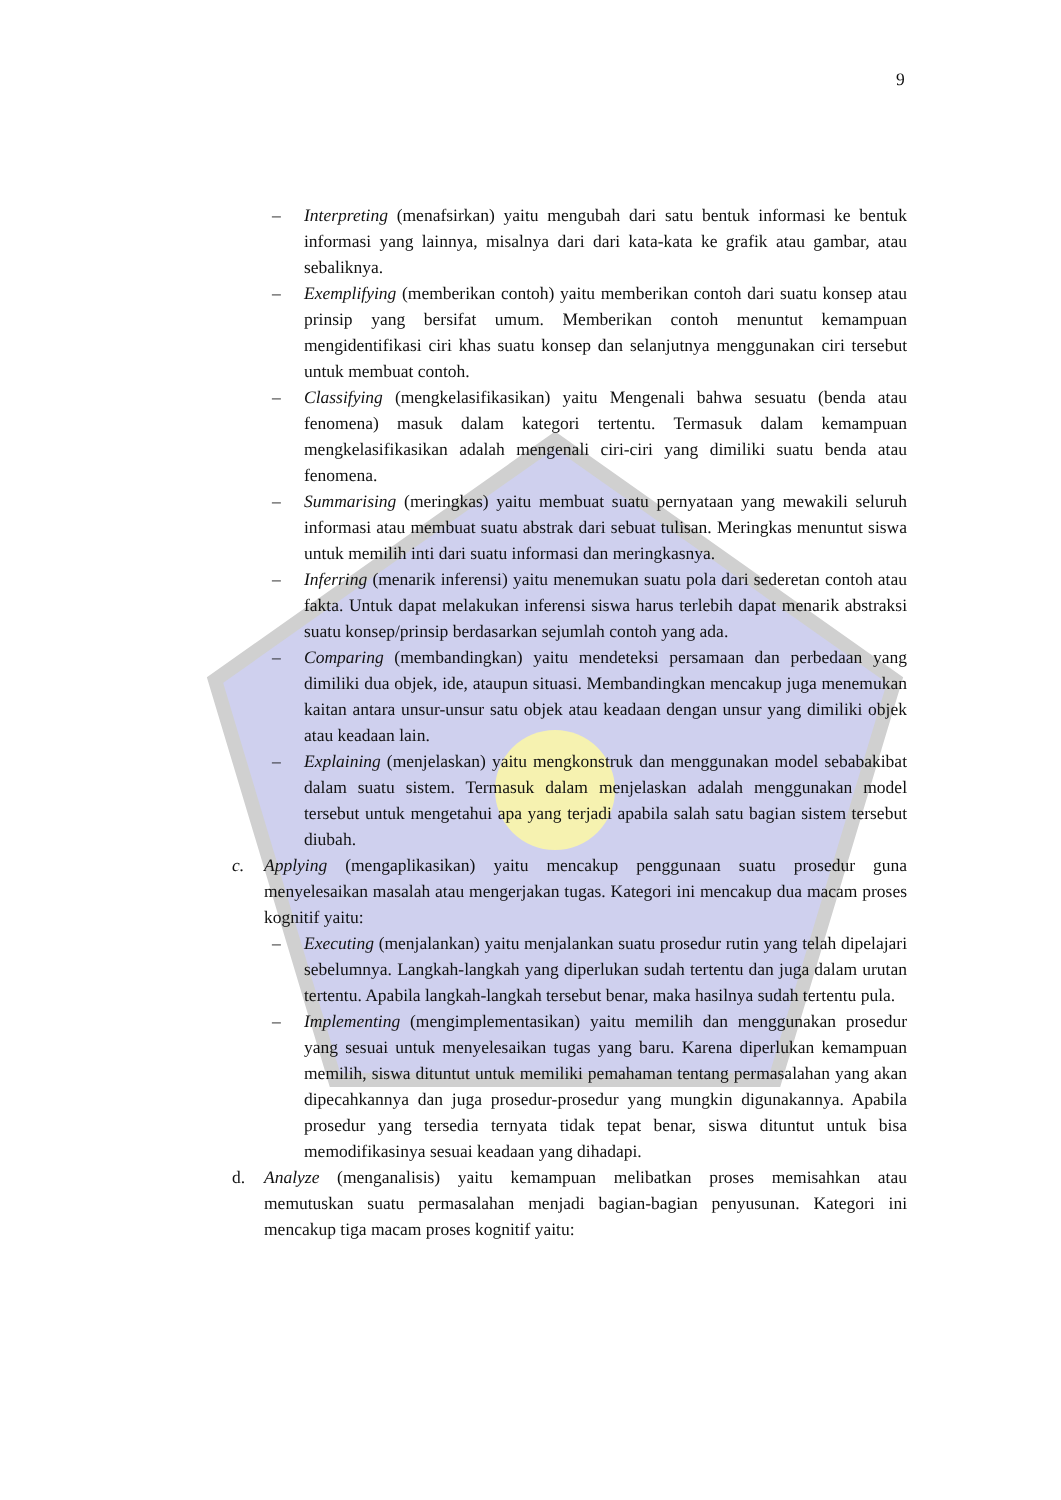9
– Interpreting (menafsirkan) yaitu mengubah dari satu bentuk informasi ke bentuk informasi yang lainnya, misalnya dari dari kata-kata ke grafik atau gambar, atau sebaliknya.
– Exemplifying (memberikan contoh) yaitu memberikan contoh dari suatu konsep atau prinsip yang bersifat umum. Memberikan contoh menuntut kemampuan mengidentifikasi ciri khas suatu konsep dan selanjutnya menggunakan ciri tersebut untuk membuat contoh.
– Classifying (mengkelasifikasikan) yaitu Mengenali bahwa sesuatu (benda atau fenomena) masuk dalam kategori tertentu. Termasuk dalam kemampuan mengkelasifikasikan adalah mengenali ciri-ciri yang dimiliki suatu benda atau fenomena.
– Summarising (meringkas) yaitu membuat suatu pernyataan yang mewakili seluruh informasi atau membuat suatu abstrak dari sebuat tulisan. Meringkas menuntut siswa untuk memilih inti dari suatu informasi dan meringkasnya.
– Inferring (menarik inferensi) yaitu menemukan suatu pola dari sederetan contoh atau fakta. Untuk dapat melakukan inferensi siswa harus terlebih dapat menarik abstraksi suatu konsep/prinsip berdasarkan sejumlah contoh yang ada.
– Comparing (membandingkan) yaitu mendeteksi persamaan dan perbedaan yang dimiliki dua objek, ide, ataupun situasi. Membandingkan mencakup juga menemukan kaitan antara unsur-unsur satu objek atau keadaan dengan unsur yang dimiliki objek atau keadaan lain.
– Explaining (menjelaskan) yaitu mengkonstruk dan menggunakan model sebabakibat dalam suatu sistem. Termasuk dalam menjelaskan adalah menggunakan model tersebut untuk mengetahui apa yang terjadi apabila salah satu bagian sistem tersebut diubah.
c. Applying (mengaplikasikan) yaitu mencakup penggunaan suatu prosedur guna menyelesaikan masalah atau mengerjakan tugas. Kategori ini mencakup dua macam proses kognitif yaitu:
– Executing (menjalankan) yaitu menjalankan suatu prosedur rutin yang telah dipelajari sebelumnya. Langkah-langkah yang diperlukan sudah tertentu dan juga dalam urutan tertentu. Apabila langkah-langkah tersebut benar, maka hasilnya sudah tertentu pula.
– Implementing (mengimplementasikan) yaitu memilih dan menggunakan prosedur yang sesuai untuk menyelesaikan tugas yang baru. Karena diperlukan kemampuan memilih, siswa dituntut untuk memiliki pemahaman tentang permasalahan yang akan dipecahkannya dan juga prosedur-prosedur yang mungkin digunakannya. Apabila prosedur yang tersedia ternyata tidak tepat benar, siswa dituntut untuk bisa memodifikasinya sesuai keadaan yang dihadapi.
d. Analyze (menganalisis) yaitu kemampuan melibatkan proses memisahkan atau memutuskan suatu permasalahan menjadi bagian-bagian penyusunan. Kategori ini mencakup tiga macam proses kognitif yaitu: